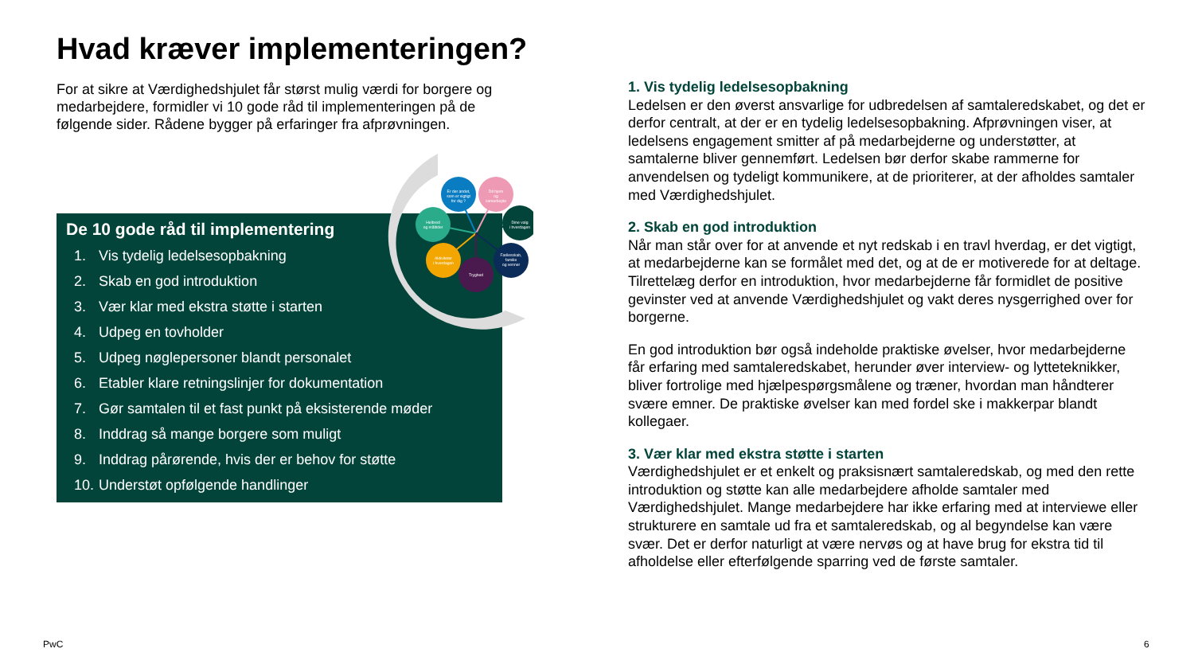Hvad kræver implementeringen?
For at sikre at Værdighedshjulet får størst mulig værdi for borgere og medarbejdere, formidler vi 10 gode råd til implementeringen på de følgende sider. Rådene bygger på erfaringer fra afprøvningen.
De 10 gode råd til implementering
1. Vis tydelig ledelsesopbakning
2. Skab en god introduktion
3. Vær klar med ekstra støtte i starten
4. Udpeg en tovholder
5. Udpeg nøglepersoner blandt personalet
6. Etabler klare retningslinjer for dokumentation
7. Gør samtalen til et fast punkt på eksisterende møder
8. Inddrag så mange borgere som muligt
9. Inddrag pårørende, hvis der er behov for støtte
10. Understøt opfølgende handlinger
Er der andet,
som er vigtigt
for dig ?
Dit hjem
og
samarbejde
Helbred
og måltider
Dine valg
i hverdagen
Aktiviteter
i hverdagen
Fællesskab,
familie
og venner
Tryghed
1. Vis tydelig ledelsesopbakning
Ledelsen er den øverst ansvarlige for udbredelsen af samtaleredskabet, og det er derfor centralt, at der er en tydelig ledelsesopbakning. Afprøvningen viser, at ledelsens engagement smitter af på medarbejderne og understøtter, at samtalerne bliver gennemført. Ledelsen bør derfor skabe rammerne for anvendelsen og tydeligt kommunikere, at de prioriterer, at der afholdes samtaler med Værdighedshjulet.
2. Skab en god introduktion
Når man står over for at anvende et nyt redskab i en travl hverdag, er det vigtigt, at medarbejderne kan se formålet med det, og at de er motiverede for at deltage. Tilrettelæg derfor en introduktion, hvor medarbejderne får formidlet de positive gevinster ved at anvende Værdighedshjulet og vakt deres nysgerrighed over for borgerne.
En god introduktion bør også indeholde praktiske øvelser, hvor medarbejderne får erfaring med samtaleredskabet, herunder øver interview- og lytteteknikker, bliver fortrolige med hjælpespørgsmålene og træner, hvordan man håndterer svære emner. De praktiske øvelser kan med fordel ske i makkerpar blandt kollegaer.
3. Vær klar med ekstra støtte i starten
Værdighedshjulet er et enkelt og praksisnært samtaleredskab, og med den rette introduktion og støtte kan alle medarbejdere afholde samtaler med Værdighedshjulet. Mange medarbejdere har ikke erfaring med at interviewe eller strukturere en samtale ud fra et samtaleredskab, og al begyndelse kan være svær. Det er derfor naturligt at være nervøs og at have brug for ekstra tid til afholdelse eller efterfølgende sparring ved de første samtaler.
PwC 6